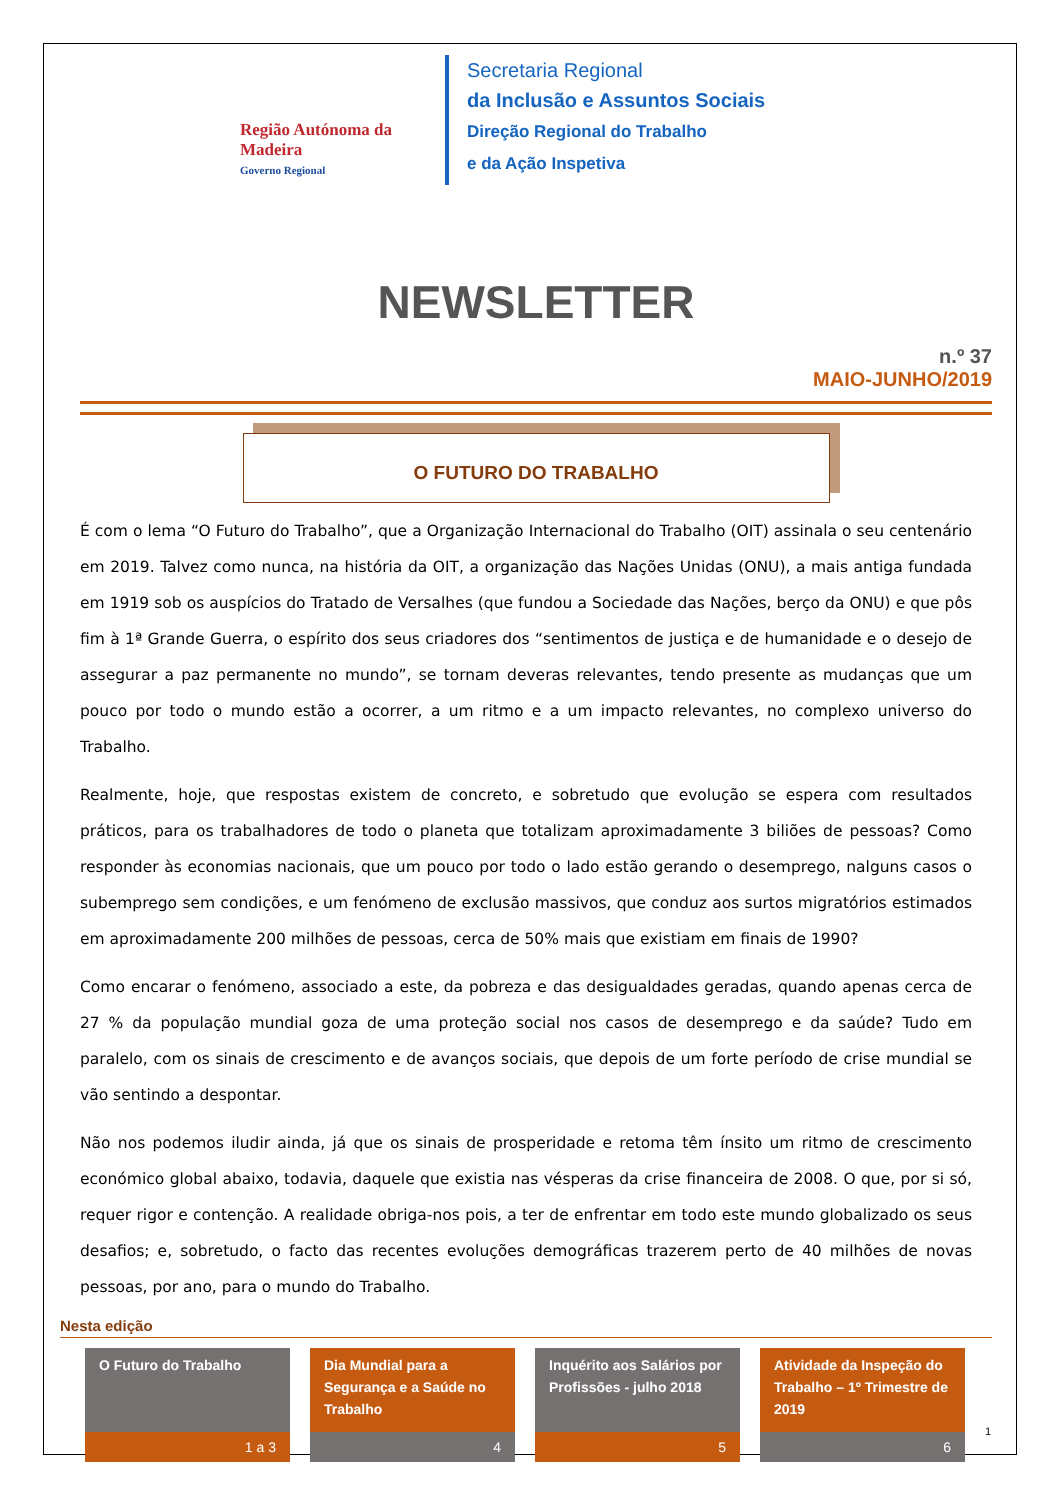Região Autónoma da Madeira
Governo Regional
Secretaria Regional
da Inclusão e Assuntos Sociais
Direção Regional do Trabalho
e da Ação Inspetiva
NEWSLETTER
n.º 37
MAIO-JUNHO/2019
O FUTURO DO TRABALHO
É com o lema “O Futuro do Trabalho”, que a Organização Internacional do Trabalho (OIT) assinala o seu centenário em 2019. Talvez como nunca, na história da OIT, a organização das Nações Unidas (ONU), a mais antiga fundada em 1919 sob os auspícios do Tratado de Versalhes (que fundou a Sociedade das Nações, berço da ONU) e que pôs fim à 1ª Grande Guerra, o espírito dos seus criadores dos “sentimentos de justiça e de humanidade e o desejo de assegurar a paz permanente no mundo”, se tornam deveras relevantes, tendo presente as mudanças que um pouco por todo o mundo estão a ocorrer, a um ritmo e a um impacto relevantes, no complexo universo do Trabalho.
Realmente, hoje, que respostas existem de concreto, e sobretudo que evolução se espera com resultados práticos, para os trabalhadores de todo o planeta que totalizam aproximadamente 3 biliões de pessoas? Como responder às economias nacionais, que um pouco por todo o lado estão gerando o desemprego, nalguns casos o subemprego sem condições, e um fenómeno de exclusão massivos, que conduz aos surtos migratórios estimados em aproximadamente 200 milhões de pessoas, cerca de 50% mais que existiam em finais de 1990?
Como encarar o fenómeno, associado a este, da pobreza e das desigualdades geradas, quando apenas cerca de 27 % da população mundial goza de uma proteção social nos casos de desemprego e da saúde? Tudo em paralelo, com os sinais de crescimento e de avanços sociais, que depois de um forte período de crise mundial se vão sentindo a despontar.
Não nos podemos iludir ainda, já que os sinais de prosperidade e retoma têm ínsito um ritmo de crescimento económico global abaixo, todavia, daquele que existia nas vésperas da crise financeira de 2008. O que, por si só, requer rigor e contenção. A realidade obriga-nos pois, a ter de enfrentar em todo este mundo globalizado os seus desafios; e, sobretudo, o facto das recentes evoluções demográficas trazerem perto de 40 milhões de novas pessoas, por ano, para o mundo do Trabalho.
Nesta edição
O Futuro do Trabalho
1 a 3
Dia Mundial para a Segurança e a Saúde no Trabalho
4
Inquérito aos Salários por Profissões - julho 2018
5
Atividade da Inspeção do Trabalho – 1º Trimestre de 2019
6
1